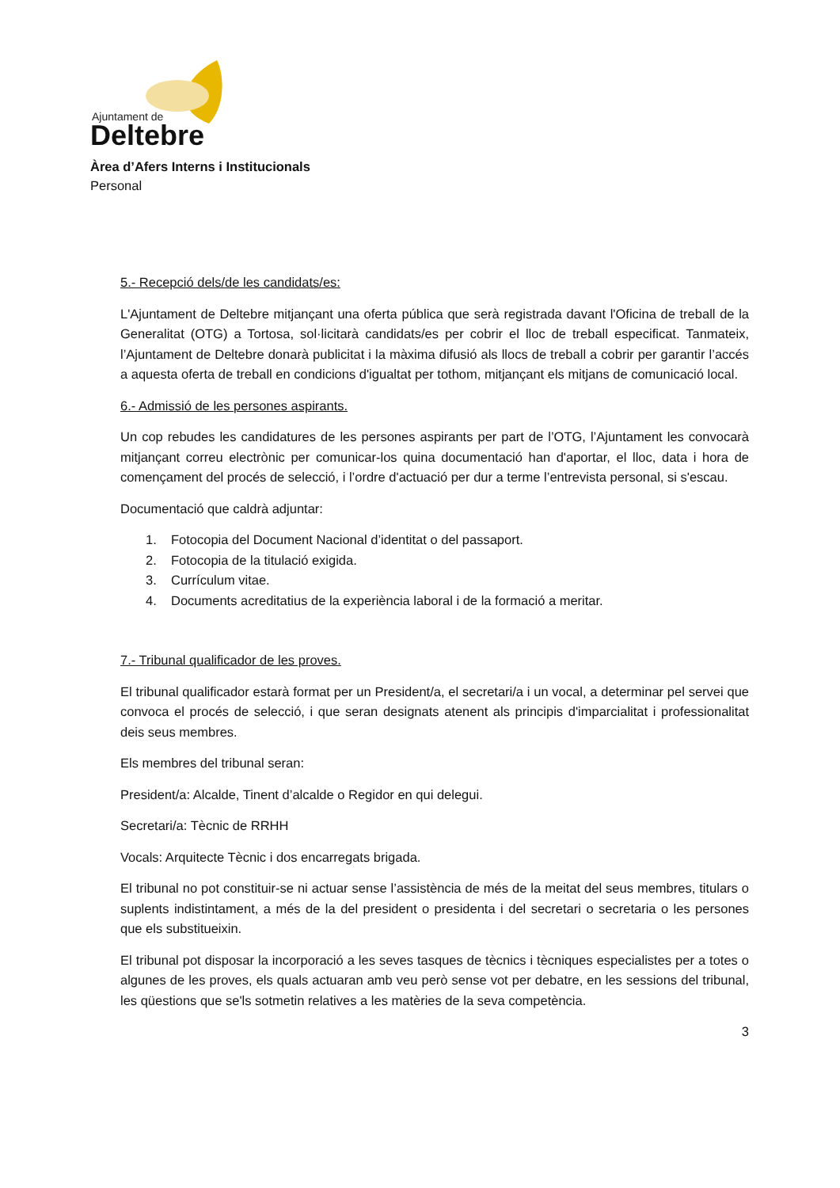Ajuntament de
Deltebre
Àrea d’Afers Interns i Institucionals
Personal
5.- Recepció dels/de les candidats/es:
L'Ajuntament de Deltebre mitjançant una oferta pública que serà registrada davant l'Oficina de treball de la Generalitat (OTG) a Tortosa, sol·licitarà candidats/es per cobrir el lloc de treball especificat. Tanmateix, l’Ajuntament de Deltebre donarà publicitat i la màxima difusió als llocs de treball a cobrir per garantir l’accés a aquesta oferta de treball en condicions d'igualtat per tothom, mitjançant els mitjans de comunicació local.
6.- Admissió de les persones aspirants.
Un cop rebudes les candidatures de les persones aspirants per part de l’OTG, l’Ajuntament les convocarà mitjançant correu electrònic per comunicar-los quina documentació han d'aportar, el lloc, data i hora de començament del procés de selecció, i l’ordre d'actuació per dur a terme l’entrevista personal, si s'escau.
Documentació que caldrà adjuntar:
1. Fotocopia del Document Nacional d’identitat o del passaport.
2. Fotocopia de la titulació exigida.
3. Currículum vitae.
4. Documents acreditatius de la experiència laboral i de la formació a meritar.
7.- Tribunal qualificador de les proves.
El tribunal qualificador estarà format per un President/a, el secretari/a i un vocal, a determinar pel servei que convoca el procés de selecció, i que seran designats atenent als principis d'imparcialitat i professionalitat deis seus membres.
Els membres del tribunal seran:
President/a: Alcalde, Tinent d’alcalde o Regidor en qui delegui.
Secretari/a: Tècnic de RRHH
Vocals: Arquitecte Tècnic i dos encarregats brigada.
El tribunal no pot constituir-se ni actuar sense l’assistència de més de la meitat del seus membres, titulars o suplents indistintament, a més de la del president o presidenta i del secretari o secretaria o les persones que els substitueixin.
El tribunal pot disposar la incorporació a les seves tasques de tècnics i tècniques especialistes per a totes o algunes de les proves, els quals actuaran amb veu però sense vot per debatre, en les sessions del tribunal, les qüestions que se'ls sotmetin relatives a les matèries de la seva competència.
3